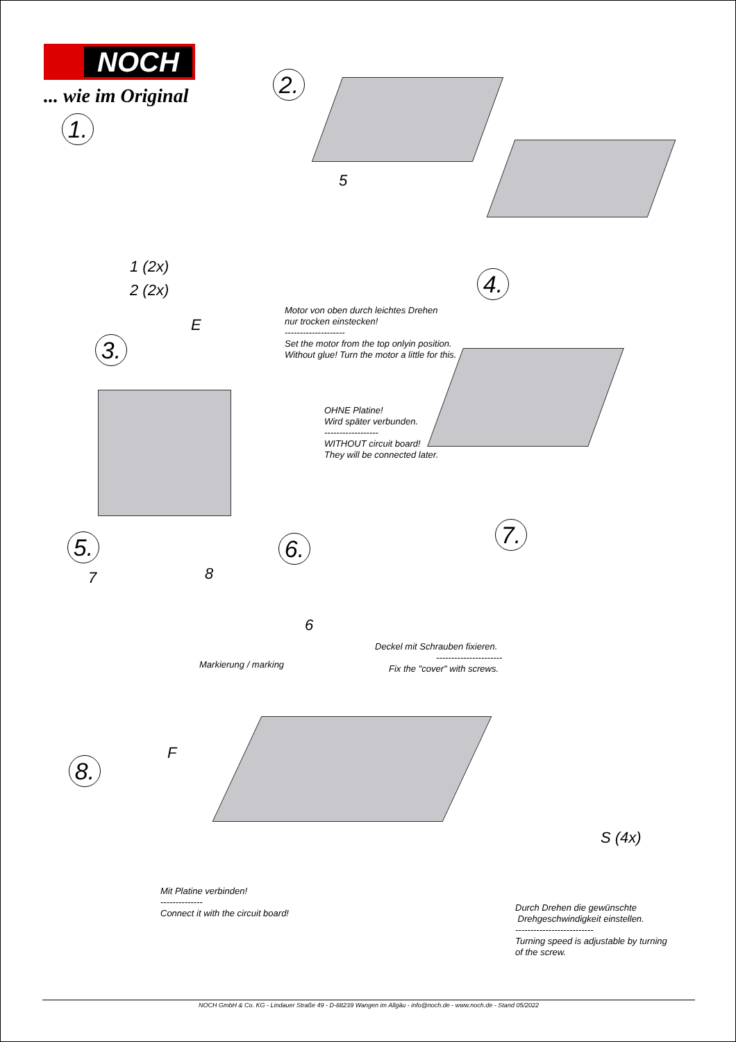NOCH
... wie im Original
1.
2.
3.
4.
5. 6. 7.
8.
1 (2x)
2 (2x)
5
E
7 8
6
F
S (4x)
Motor von oben durch leichtes Drehen
nur trocken einstecken!
--------------------
Set the motor from the top onlyin position.
Without glue! Turn the motor a little for this.
OHNE Platine!
Wird später verbunden.
------------------
WITHOUT circuit board!
They will be connected later.
Markierung / marking
Deckel mit Schrauben fixieren.
----------------------
Fix the "cover" with screws.
Mit Platine verbinden!
--------------
Connect it with the circuit board!
Durch Drehen die gewünschte
Drehgeschwindigkeit einstellen.
--------------------------
Turning speed is adjustable by turning
of the screw.
NOCH GmbH & Co. KG - Lindauer Straße 49 - D-88239 Wangen im Allgäu - info@noch.de - www.noch.de - Stand 05/2022